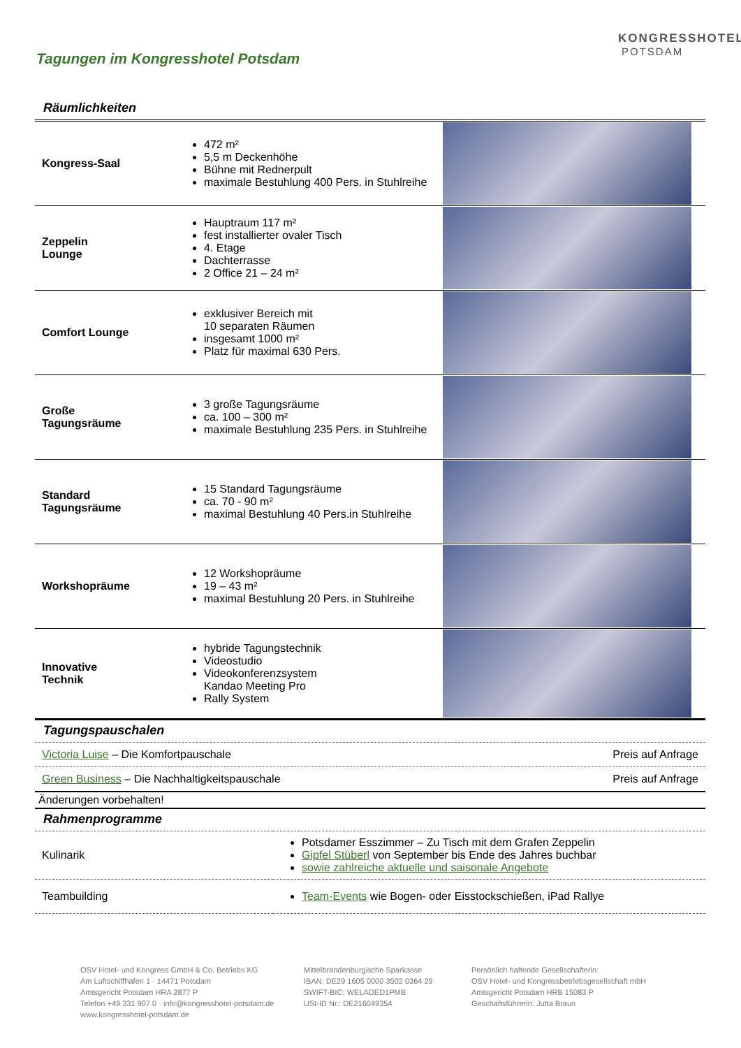KONGRESSHOTEL
POTSDAM
Tagungen im Kongresshotel Potsdam
Räumlichkeiten
| Kongress-Saal | 472 m² 5,5 m Deckenhöhe Bühne mit Rednerpult maximale Bestuhlung 400 Pers. in Stuhlreihe | |
| Zeppelin Lounge | Hauptraum 117 m² fest installierter ovaler Tisch 4. Etage Dachterrasse 2 Office 21 – 24 m² | |
| Comfort Lounge | exklusiver Bereich mit 10 separaten Räumen insgesamt 1000 m² Platz für maximal 630 Pers. | |
| Große Tagungsräume | 3 große Tagungsräume ca. 100 – 300 m² maximale Bestuhlung 235 Pers. in Stuhlreihe | |
| Standard Tagungsräume | 15 Standard Tagungsräume ca. 70 - 90 m² maximal Bestuhlung 40 Pers.in Stuhlreihe | |
| Workshopräume | 12 Workshopräume 19 – 43 m² maximal Bestuhlung 20 Pers. in Stuhlreihe | |
| Innovative Technik | hybride Tagungstechnik Videostudio Videokonferenzsystem Kandao Meeting Pro Rally System | |
Tagungspauschalen
Victoria Luise – Die Komfortpauschale Preis auf Anfrage
Green Business – Die Nachhaltigkeitspauschale Preis auf Anfrage
Änderungen vorbehalten!
Rahmenprogramme
| Kulinarik | Potsdamer Esszimmer – Zu Tisch mit dem Grafen Zeppelin Gipfel Stüberl von September bis Ende des Jahres buchbar sowie zahlreiche aktuelle und saisonale Angebote |
| Teambuilding | Team-Events wie Bogen- oder Eisstockschießen, iPad Rallye |
OSV Hotel- und Kongress GmbH & Co. Betriebs KG
Am Luftschiffhafen 1 · 14471 Potsdam
Amtsgericht Potsdam HRA 2877 P
Telefon +49 331 907 0 · info@kongresshotel-potsdam.de
www.kongresshotel-potsdam.de
Mittelbrandenburgische Sparkasse
IBAN: DE29 1605 0000 3502 0364 29
SWIFT-BIC: WELADED1PMB
USt-ID Nr.: DE216049354
Persönlich haftende Gesellschafterin:
OSV Hotel- und Kongressbetriebsgesellschaft mbH
Amtsgericht Potsdam HRB 15083 P
Geschäftsführerin: Jutta Braun